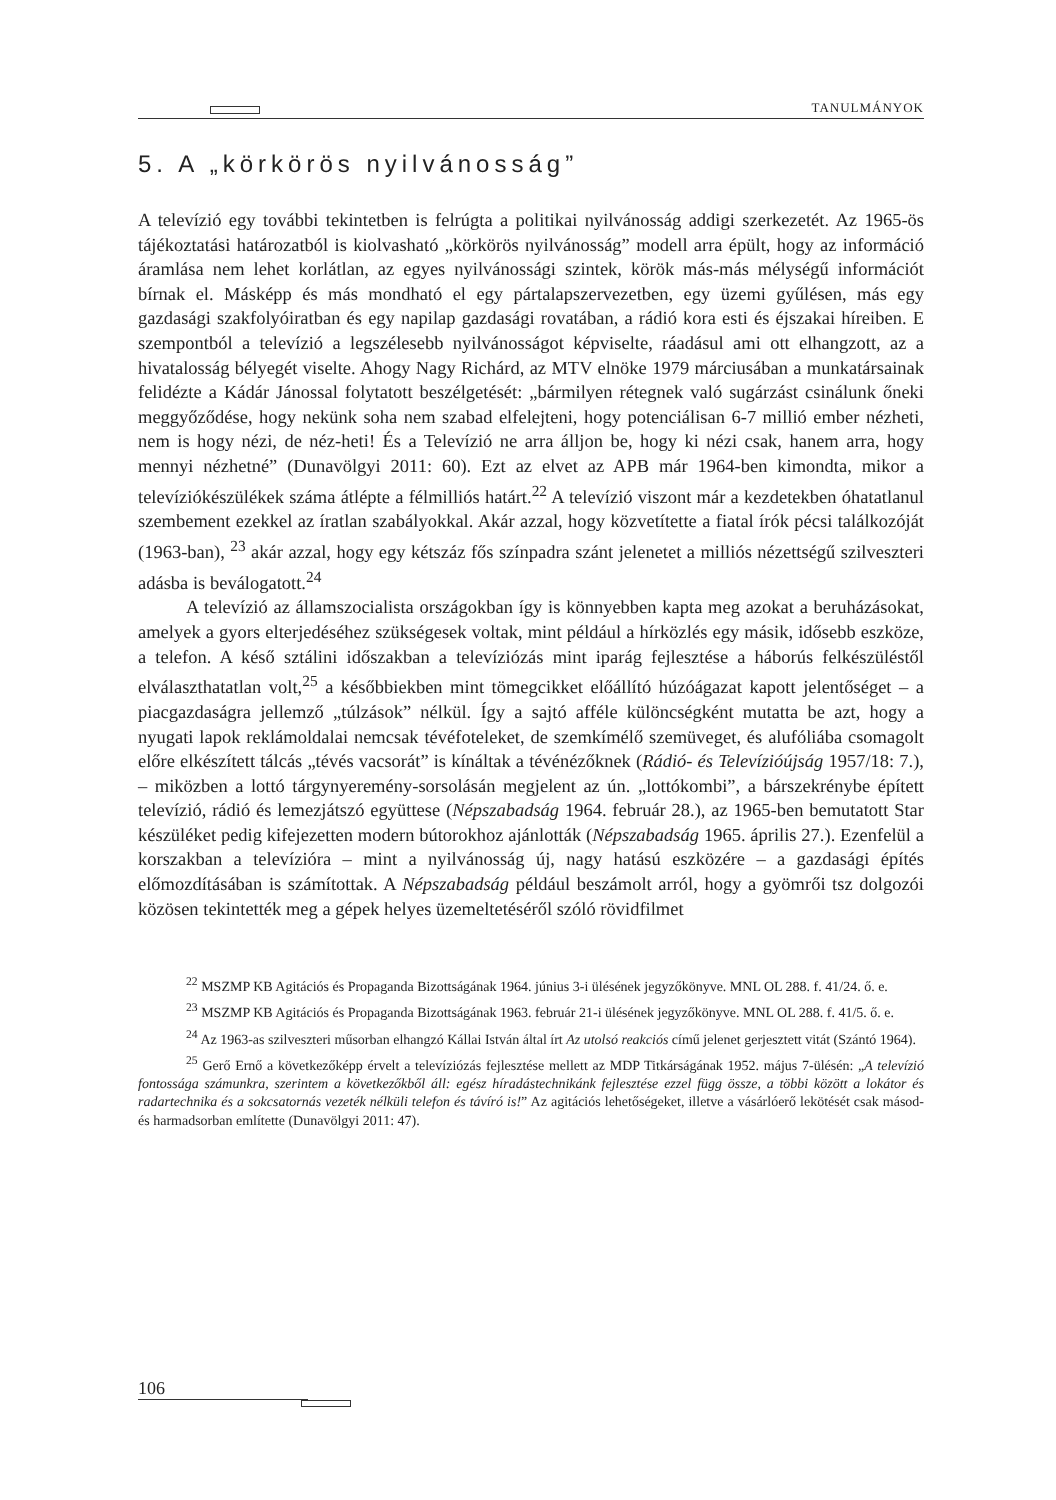TANULMÁNYOK
5. A „körkörös nyilvánosság”
A televízió egy további tekintetben is felrúgta a politikai nyilvánosság addigi szerkezetét. Az 1965-ös tájékoztatási határozatból is kiolvasható „körkörös nyilvánosság” modell arra épült, hogy az információ áramlása nem lehet korlátlan, az egyes nyilvánossági szintek, körök más-más mélységű információt bírnak el. Másképp és más mondható el egy pártalapszervezetben, egy üzemi gyűlésen, más egy gazdasági szakfolyóiratban és egy napilap gazdasági rovatában, a rádió kora esti és éjszakai híreiben. E szempontból a televízió a legszélesebb nyilvánosságot képviselte, ráadásul ami ott elhangzott, az a hivatalosság bélyegét viselte. Ahogy Nagy Richárd, az MTV elnöke 1979 márciusában a munkatársainak felidézte a Kádár Jánossal folytatott beszélgetését: „bármilyen rétegnek való sugárzást csinálunk őneki meggyőződése, hogy nekünk soha nem szabad elfelejteni, hogy potenciálisan 6-7 millió ember nézheti, nem is hogy nézi, de néz-heti! És a Televízió ne arra álljon be, hogy ki nézi csak, hanem arra, hogy mennyi nézhetné” (Dunavölgyi 2011: 60). Ezt az elvet az APB már 1964-ben kimondta, mikor a televíziókészülékek száma átlépte a félmilliós határt.<sup>22</sup> A televízió viszont már a kezdetekben óhatatlanul szembement ezekkel az íratlan szabályokkal. Akár azzal, hogy közvetítette a fiatal írók pécsi találkozóját (1963-ban), <sup>23</sup> akár azzal, hogy egy kétszáz fős színpadra szánt jelenetet a milliós nézettségű szilveszteri adásba is beválogatott.<sup>24</sup>
A televízió az államszocialista országokban így is könnyebben kapta meg azokat a beruházásokat, amelyek a gyors elterjedéséhez szükségesek voltak, mint például a hírközlés egy másik, idősebb eszköze, a telefon. A késő sztálini időszakban a televíziózás mint iparág fejlesztése a háborús felkészüléstől elválaszthatatlan volt,<sup>25</sup> a későbbiekben mint tömegcikket előállító húzóágazat kapott jelentőséget – a piacgazdaságra jellemző „túlzások” nélkül. Így a sajtó afféle különcségként mutatta be azt, hogy a nyugati lapok reklámoldalai nemcsak tévéfoteleket, de szemkímélő szemüveget, és alufóliába csomagolt előre elkészített tálcás „tévés vacsorát” is kínáltak a tévénézőknek (Rádió- és Televízióújság 1957/18: 7.), – miközben a lottó tárgynyeremény-sorsolásán megjelent az ún. „lottókombi”, a bárszekrénybe épített televízió, rádió és lemezjátszó együttese (Népszabadság 1964. február 28.), az 1965-ben bemutatott Star készüléket pedig kifejezetten modern bútorokhoz ajánlották (Népszabadság 1965. április 27.). Ezenfelül a korszakban a televízióra – mint a nyilvánosság új, nagy hatású eszközére – a gazdasági építés előmozdításában is számítottak. A Népszabadság például beszámolt arról, hogy a gyömrői tsz dolgozói közösen tekintették meg a gépek helyes üzemeltetéséről szóló rövidfilmet
<sup>22</sup> MSZMP KB Agitációs és Propaganda Bizottságának 1964. június 3-i ülésének jegyzőkönyve. MNL OL 288. f. 41/24. ő. e.
<sup>23</sup> MSZMP KB Agitációs és Propaganda Bizottságának 1963. február 21-i ülésének jegyzőkönyve. MNL OL 288. f. 41/5. ő. e.
<sup>24</sup> Az 1963-as szilveszteri műsorban elhangzó Kállai István által írt Az utolsó reakciós című jelenet gerjesztett vitát (Szántó 1964).
<sup>25</sup> Gerő Ernő a következőképp érvelt a televíziózás fejlesztése mellett az MDP Titkárságának 1952. május 7-ülésén: „A televízió fontossága számunkra, szerintem a következőkből áll: egész híradástechnikánk fejlesztése ezzel függ össze, a többi között a lokátor és radartechnika és a sokcsatornás vezeték nélküli telefon és távíró is!” Az agitációs lehetőségeket, illetve a vásárlóerő lekötését csak másod- és harmadsorban említette (Dunavölgyi 2011: 47).
106